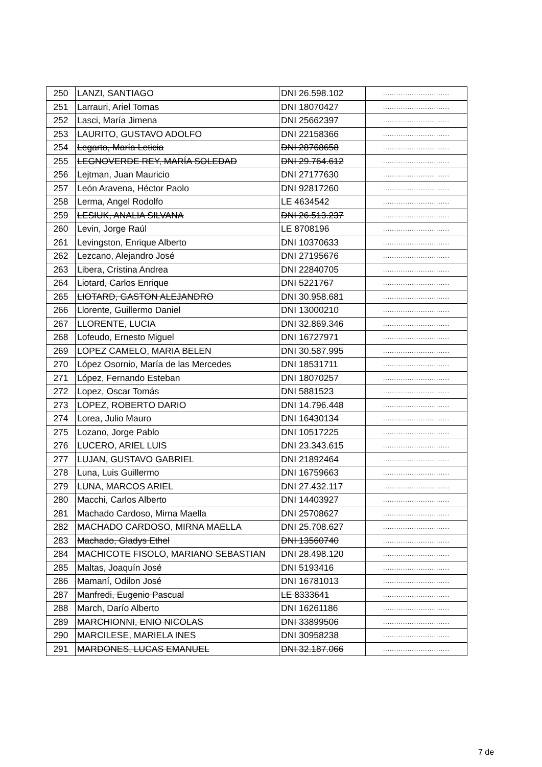| 250 | LANZI, SANTIAGO | DNI 26.598.102 | .............................. |
| 251 | Larrauri, Ariel Tomas | DNI 18070427 | .............................. |
| 252 | Lasci, María Jimena | DNI 25662397 | .............................. |
| 253 | LAURITO, GUSTAVO ADOLFO | DNI 22158366 | .............................. |
| 254 | Legarto, María Leticia | DNI 28768658 | .............................. |
| 255 | LEGNOVERDE REY, MARÍA SOLEDAD | DNI 29.764.612 | .............................. |
| 256 | Lejtman, Juan Mauricio | DNI 27177630 | .............................. |
| 257 | León Aravena, Héctor Paolo | DNI 92817260 | .............................. |
| 258 | Lerma, Angel Rodolfo | LE 4634542 | .............................. |
| 259 | LESIUK, ANALIA SILVANA | DNI 26.513.237 | .............................. |
| 260 | Levin, Jorge Raúl | LE 8708196 | .............................. |
| 261 | Levingston, Enrique Alberto | DNI 10370633 | .............................. |
| 262 | Lezcano, Alejandro José | DNI 27195676 | .............................. |
| 263 | Libera, Cristina Andrea | DNI 22840705 | .............................. |
| 264 | Liotard, Carlos Enrique | DNI 5221767 | .............................. |
| 265 | LIOTARD, GASTON ALEJANDRO | DNI 30.958.681 | .............................. |
| 266 | Llorente, Guillermo Daniel | DNI 13000210 | .............................. |
| 267 | LLORENTE, LUCIA | DNI 32.869.346 | .............................. |
| 268 | Lofeudo, Ernesto Miguel | DNI 16727971 | .............................. |
| 269 | LOPEZ CAMELO, MARIA BELEN | DNI 30.587.995 | .............................. |
| 270 | López Osornio, María de las Mercedes | DNI 18531711 | .............................. |
| 271 | López, Fernando Esteban | DNI 18070257 | .............................. |
| 272 | Lopez, Oscar Tomás | DNI 5881523 | .............................. |
| 273 | LOPEZ, ROBERTO DARIO | DNI 14.796.448 | .............................. |
| 274 | Lorea, Julio Mauro | DNI 16430134 | .............................. |
| 275 | Lozano, Jorge Pablo | DNI 10517225 | .............................. |
| 276 | LUCERO, ARIEL LUIS | DNI 23.343.615 | .............................. |
| 277 | LUJAN, GUSTAVO GABRIEL | DNI 21892464 | .............................. |
| 278 | Luna, Luis Guillermo | DNI 16759663 | .............................. |
| 279 | LUNA, MARCOS ARIEL | DNI 27.432.117 | .............................. |
| 280 | Macchi, Carlos Alberto | DNI 14403927 | .............................. |
| 281 | Machado Cardoso, Mirna Maella | DNI 25708627 | .............................. |
| 282 | MACHADO CARDOSO, MIRNA MAELLA | DNI 25.708.627 | .............................. |
| 283 | Machado, Gladys Ethel | DNI 13560740 | .............................. |
| 284 | MACHICOTE FISOLO, MARIANO SEBASTIAN | DNI 28.498.120 | .............................. |
| 285 | Maltas, Joaquín José | DNI 5193416 | .............................. |
| 286 | Mamaní, Odilon José | DNI 16781013 | .............................. |
| 287 | Manfredi, Eugenio Pascual | LE 8333641 | .............................. |
| 288 | March, Darío Alberto | DNI 16261186 | .............................. |
| 289 | MARCHIONNI, ENIO NICOLAS | DNI 33899506 | .............................. |
| 290 | MARCILESE, MARIELA INES | DNI 30958238 | .............................. |
| 291 | MARDONES, LUCAS EMANUEL | DNI 32.187.066 | .............................. |
7 de